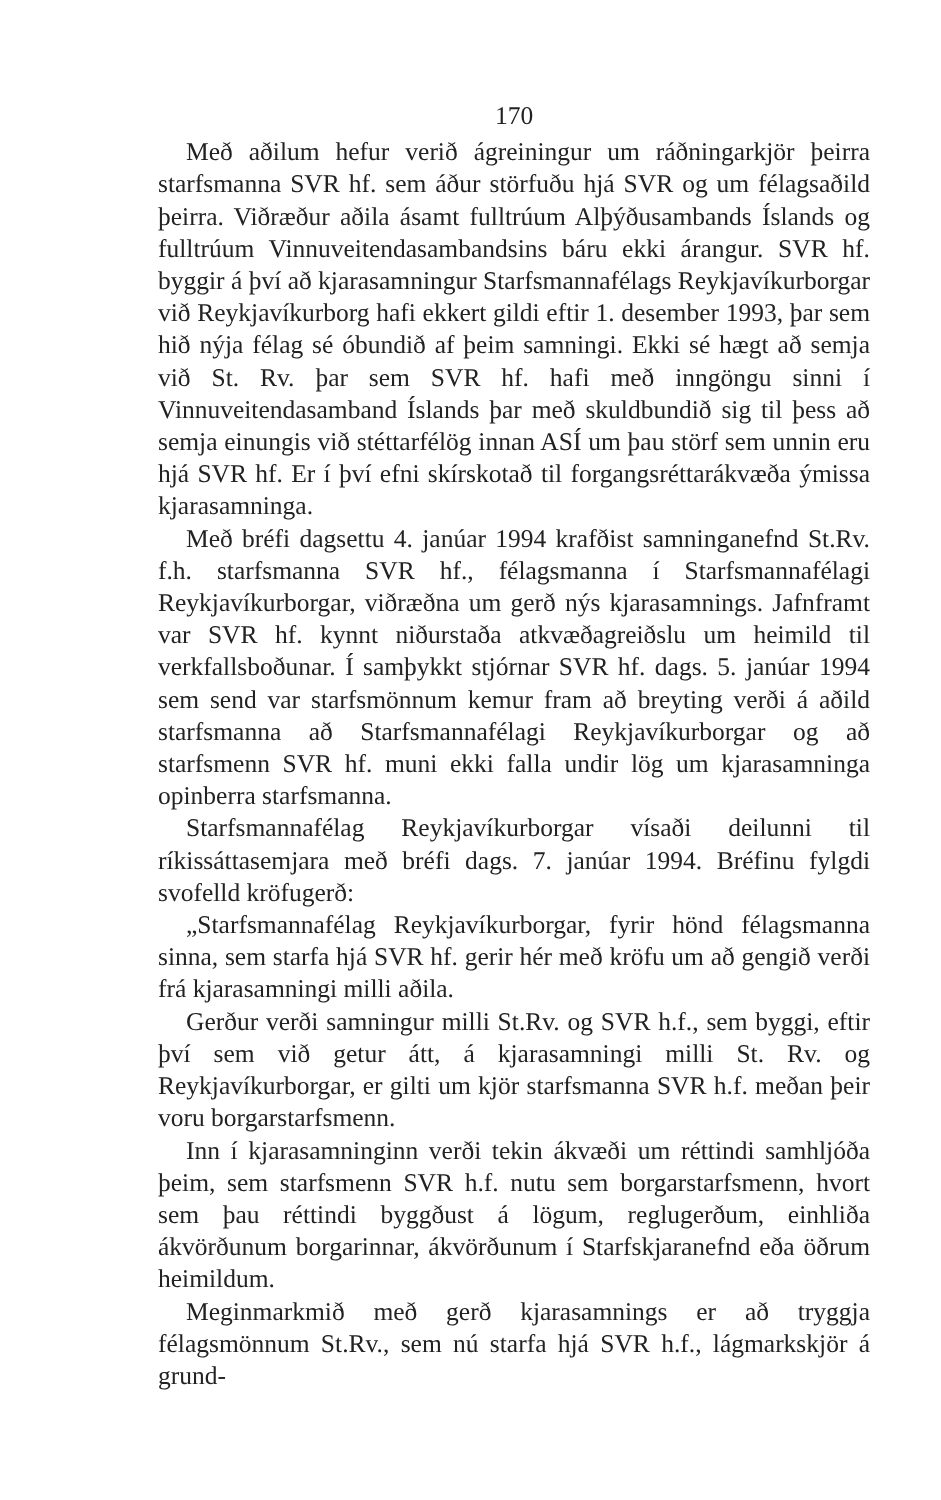170
Með aðilum hefur verið ágreiningur um ráðningarkjör þeirra starfsmanna SVR hf. sem áður störfuðu hjá SVR og um félagsaðild þeirra. Viðræður aðila ásamt fulltrúum Alþýðusambands Íslands og fulltrúum Vinnuveitendasambandsins báru ekki árangur. SVR hf. byggir á því að kjarasamningur Starfsmannafélags Reykjavíkurborgar við Reykjavíkurborg hafi ekkert gildi eftir 1. desember 1993, þar sem hið nýja félag sé óbundið af þeim samningi. Ekki sé hægt að semja við St. Rv. þar sem SVR hf. hafi með inngöngu sinni í Vinnuveitendasamband Íslands þar með skuldbundið sig til þess að semja einungis við stéttarfélög innan ASÍ um þau störf sem unnin eru hjá SVR hf. Er í því efni skírskotað til forgangsréttarákvæða ýmissa kjarasamninga.
Með bréfi dagsettu 4. janúar 1994 krafðist samninganefnd St.Rv. f.h. starfsmanna SVR hf., félagsmanna í Starfsmannafélagi Reykjavíkurborgar, viðræðna um gerð nýs kjarasamnings. Jafnframt var SVR hf. kynnt niðurstaða atkvæðagreiðslu um heimild til verkfallsboðunar. Í samþykkt stjórnar SVR hf. dags. 5. janúar 1994 sem send var starfsmönnum kemur fram að breyting verði á aðild starfsmanna að Starfsmannafélagi Reykjavíkurborgar og að starfsmenn SVR hf. muni ekki falla undir lög um kjarasamninga opinberra starfsmanna.
Starfsmannafélag Reykjavíkurborgar vísaði deilunni til ríkissáttasemjara með bréfi dags. 7. janúar 1994. Bréfinu fylgdi svofelld kröfugerð:
„Starfsmannafélag Reykjavíkurborgar, fyrir hönd félagsmanna sinna, sem starfa hjá SVR hf. gerir hér með kröfu um að gengið verði frá kjarasamningi milli aðila.
Gerður verði samningur milli St.Rv. og SVR h.f., sem byggi, eftir því sem við getur átt, á kjarasamningi milli St. Rv. og Reykjavíkurborgar, er gilti um kjör starfsmanna SVR h.f. meðan þeir voru borgarstarfsmenn.
Inn í kjarasamninginn verði tekin ákvæði um réttindi samhljóða þeim, sem starfsmenn SVR h.f. nutu sem borgarstarfsmenn, hvort sem þau réttindi byggðust á lögum, reglugerðum, einhliða ákvörðunum borgarinnar, ákvörðunum í Starfskjaranefnd eða öðrum heimildum.
Meginmarkmið með gerð kjarasamnings er að tryggja félagsmönnum St.Rv., sem nú starfa hjá SVR h.f., lágmarkskjör á grund-